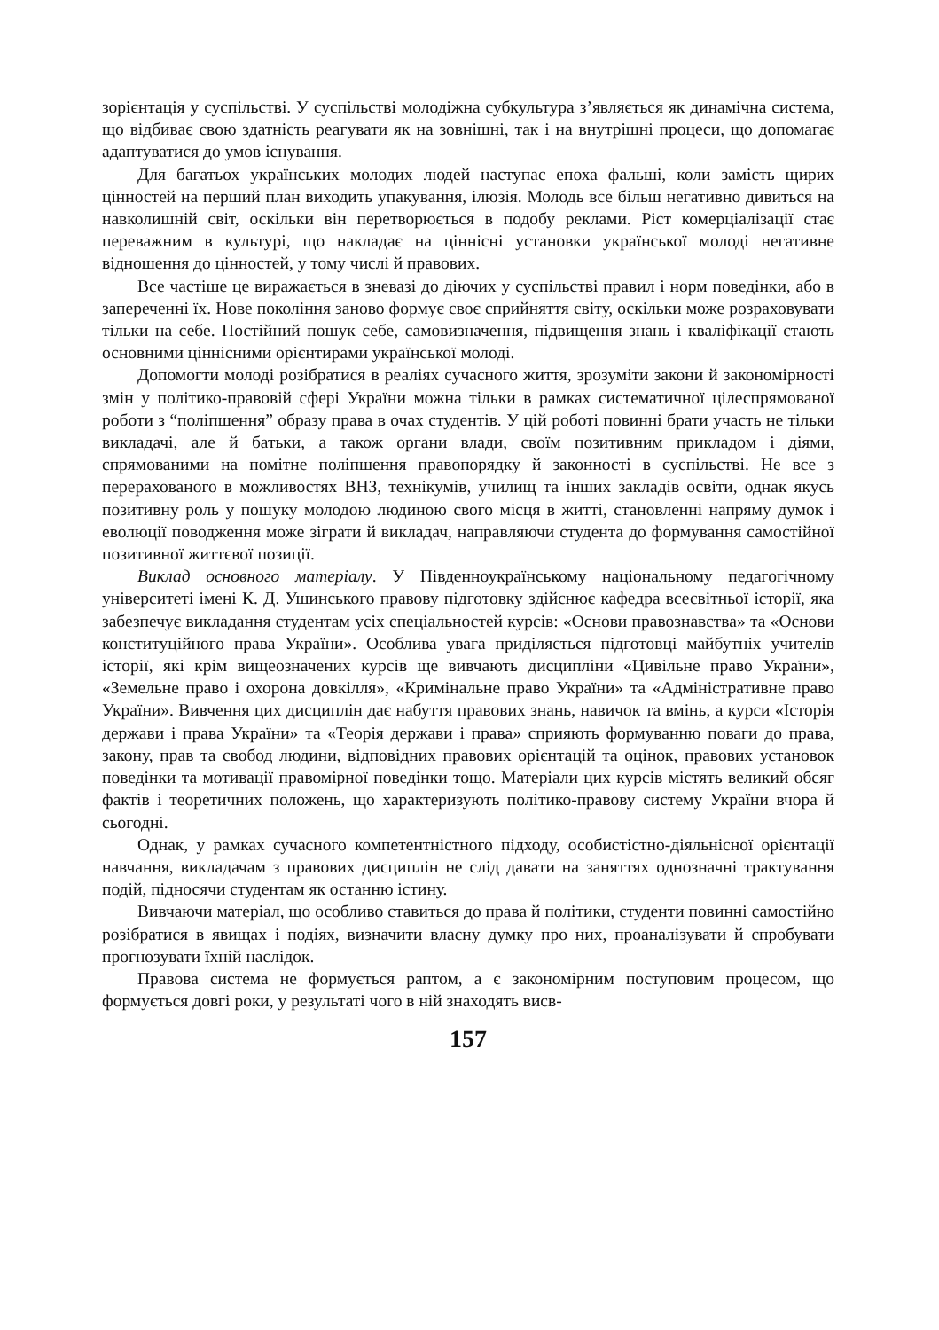зорієнтація у суспільстві. У суспільстві молодіжна субкультура з’являється як динамічна система, що відбиває свою здатність реагувати як на зовнішні, так і на внутрішні процеси, що допомагає адаптуватися до умов існування.
Для багатьох українських молодих людей наступає епоха фальші, коли замість щирих цінностей на перший план виходить упакування, ілюзія. Молодь все більш негативно дивиться на навколишній світ, оскільки він перетворюється в подобу реклами. Ріст комерціалізації стає переважним в культурі, що накладає на ціннісні установки української молоді негативне відношення до цінностей, у тому числі й правових.
Все частіше це виражається в зневазі до діючих у суспільстві правил і норм поведінки, або в запереченні їх. Нове покоління заново формує своє сприйняття світу, оскільки може розраховувати тільки на себе. Постійний пошук себе, самовизначення, підвищення знань і кваліфікації стають основними ціннісними орієнтирами української молоді.
Допомогти молоді розібратися в реаліях сучасного життя, зрозуміти закони й закономірності змін у політико-правовій сфері України можна тільки в рамках систематичної цілеспрямованої роботи з “поліпшення” образу права в очах студентів. У цій роботі повинні брати участь не тільки викладачі, але й батьки, а також органи влади, своїм позитивним прикладом і діями, спрямованими на помітне поліпшення правопорядку й законності в суспільстві. Не все з перерахованого в можливостях ВНЗ, технікумів, училищ та інших закладів освіти, однак якусь позитивну роль у пошуку молодою людиною свого місця в житті, становленні напряму думок і еволюції поводження може зіграти й викладач, направляючи студента до формування самостійної позитивної життєвої позиції.
Виклад основного матеріалу. У Південноукраїнському національному педагогічному університеті імені К. Д. Ушинського правову підготовку здійснює кафедра всесвітньої історії, яка забезпечує викладання студентам усіх спеціальностей курсів: «Основи правознавства» та «Основи конституційного права України». Особлива увага приділяється підготовці майбутніх учителів історії, які крім вищеозначених курсів ще вивчають дисципліни «Цивільне право України», «Земельне право і охорона довкілля», «Кримінальне право України» та «Адміністративне право України». Вивчення цих дисциплін дає набуття правових знань, навичок та вмінь, а курси «Історія держави і права України» та «Теорія держави і права» сприяють формуванню поваги до права, закону, прав та свобод людини, відповідних правових орієнтацій та оцінок, правових установок поведінки та мотивації правомірної поведінки тощо. Матеріали цих курсів містять великий обсяг фактів і теоретичних положень, що характеризують політико-правову систему України вчора й сьогодні.
Однак, у рамках сучасного компетентністного підходу, особистістно-діяльнісної орієнтації навчання, викладачам з правових дисциплін не слід давати на заняттях однозначні трактування подій, підносячи студентам як останню істину.
Вивчаючи матеріал, що особливо ставиться до права й політики, студенти повинні самостійно розібратися в явищах і подіях, визначити власну думку про них, проаналізувати й спробувати прогнозувати їхній наслідок.
Правова система не формується раптом, а є закономірним поступовим процесом, що формується довгі роки, у результаті чого в ній знаходять висв-
157